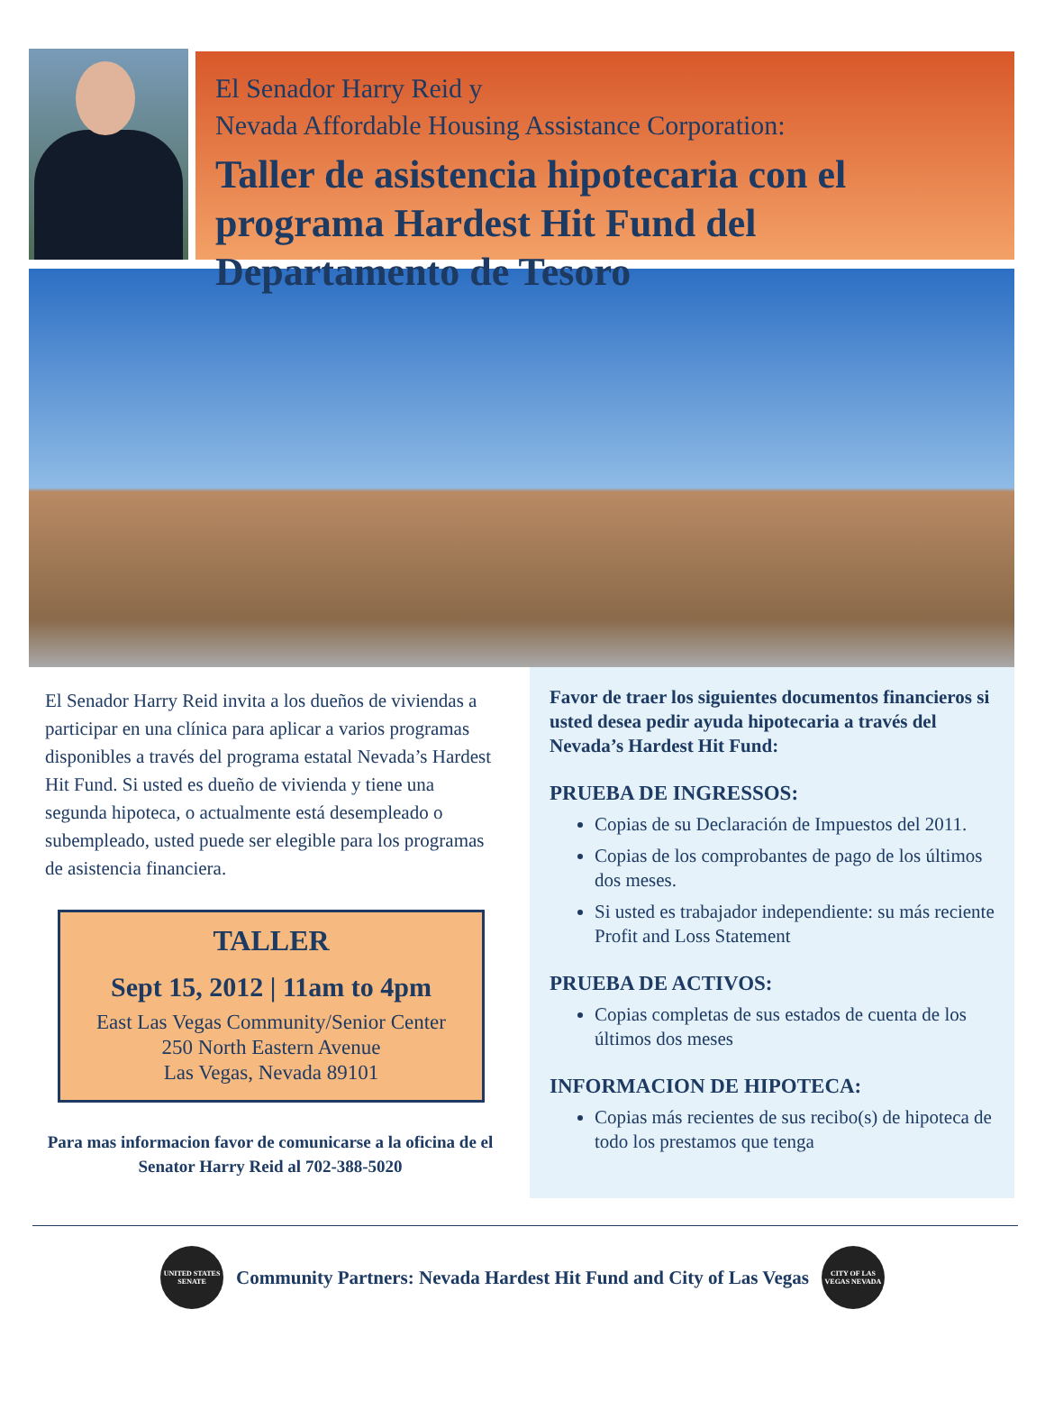El Senador Harry Reid y
Nevada Affordable Housing Assistance Corporation:
Taller de asistencia hipotecaria con el programa Hardest Hit Fund del Departamento de Tesoro
El Senador Harry Reid invita a los dueños de viviendas a participar en una clínica para aplicar a varios programas disponibles a través del programa estatal Nevada’s Hardest Hit Fund. Si usted es dueño de vivienda y tiene una segunda hipoteca, o actualmente está desempleado o subempleado, usted puede ser elegible para los programas de asistencia financiera.
TALLER
Sept 15, 2012 | 11am to 4pm
East Las Vegas Community/Senior Center
250 North Eastern Avenue
Las Vegas, Nevada 89101
Para mas informacion favor de comunicarse a la oficina de el Senator Harry Reid al 702-388-5020
Favor de traer los siguientes documentos financieros si usted desea pedir ayuda hipotecaria a través del Nevada’s Hardest Hit Fund:
PRUEBA DE INGRESSOS:
Copias de su Declaración de Impuestos del 2011.
Copias de los comprobantes de pago de los últimos dos meses.
Si usted es trabajador independiente: su más reciente Profit and Loss Statement
PRUEBA DE ACTIVOS:
Copias completas de sus estados de cuenta de los últimos dos meses
INFORMACION DE HIPOTECA:
Copias más recientes de sus recibo(s) de hipoteca de todo los prestamos que tenga
UNITED STATES SENATE
Community Partners: Nevada Hardest Hit Fund and City of Las Vegas
CITY OF LAS VEGAS NEVADA